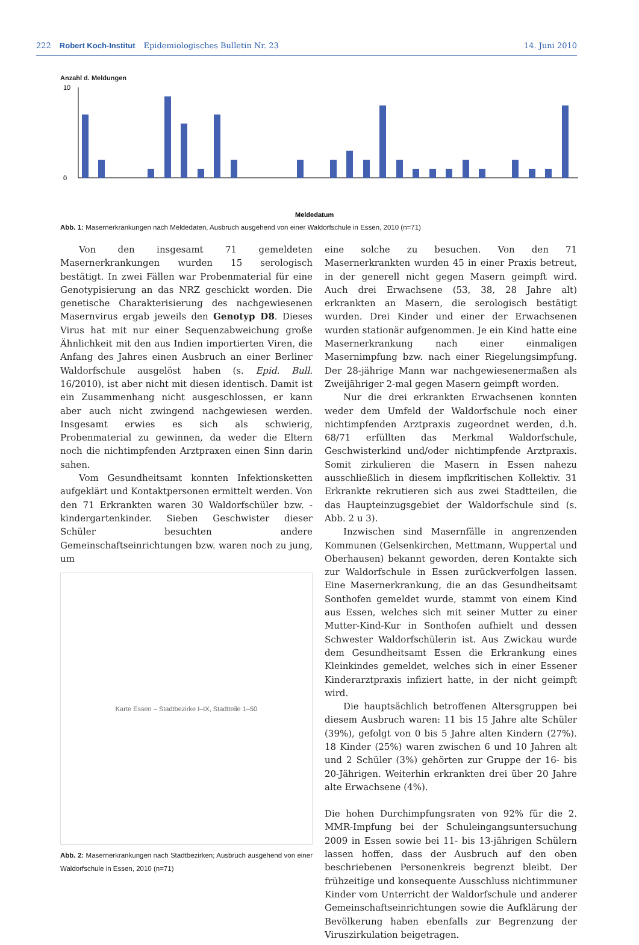222 Robert Koch-Institut Epidemiologisches Bulletin Nr. 23 14. Juni 2010
Anzahl d. Meldungen
0
10
Meldedatum
Abb. 1: Masernerkrankungen nach Meldedaten, Ausbruch ausgehend von einer Waldorfschule in Essen, 2010 (n=71)
Von den insgesamt 71 gemeldeten Masernerkrankungen wurden 15 serologisch bestätigt. In zwei Fällen war Probenmaterial für eine Genotypisierung an das NRZ geschickt worden. Die genetische Charakterisierung des nachgewiesenen Masernvirus ergab jeweils den Genotyp D8. Dieses Virus hat mit nur einer Sequenzabweichung große Ähnlichkeit mit den aus Indien importierten Viren, die Anfang des Jahres einen Ausbruch an einer Berliner Waldorfschule ausgelöst haben (s. Epid. Bull. 16/2010), ist aber nicht mit diesen identisch. Damit ist ein Zusammenhang nicht ausgeschlossen, er kann aber auch nicht zwingend nachgewiesen werden. Insgesamt erwies es sich als schwierig, Probenmaterial zu gewinnen, da weder die Eltern noch die nichtimpfenden Arztpraxen einen Sinn darin sahen.
Vom Gesundheitsamt konnten Infektionsketten aufgeklärt und Kontaktpersonen ermittelt werden. Von den 71 Erkrankten waren 30 Waldorfschüler bzw. -kindergartenkinder. Sieben Geschwister dieser Schüler besuchten andere Gemeinschaftseinrichtungen bzw. waren noch zu jung, um
Karte Essen – Stadtbezirke I–IX, Stadtteile 1–50
Abb. 2: Masernerkrankungen nach Stadtbezirken; Ausbruch ausgehend von einer Waldorfschule in Essen, 2010 (n=71)
eine solche zu besuchen. Von den 71 Masernerkrankten wurden 45 in einer Praxis betreut, in der generell nicht gegen Masern geimpft wird. Auch drei Erwachsene (53, 38, 28 Jahre alt) erkrankten an Masern, die serologisch bestätigt wurden. Drei Kinder und einer der Erwachsenen wurden stationär aufgenommen. Je ein Kind hatte eine Masernerkrankung nach einer einmaligen Masernimpfung bzw. nach einer Riegelungsimpfung. Der 28-jährige Mann war nachgewiesenermaßen als Zweijähriger 2-mal gegen Masern geimpft worden.
Nur die drei erkrankten Erwachsenen konnten weder dem Umfeld der Waldorfschule noch einer nichtimpfenden Arztpraxis zugeordnet werden, d.h. 68/71 erfüllten das Merkmal Waldorfschule, Geschwisterkind und/oder nichtimpfende Arztpraxis. Somit zirkulieren die Masern in Essen nahezu ausschließlich in diesem impfkritischen Kollektiv. 31 Erkrankte rekrutieren sich aus zwei Stadtteilen, die das Haupteinzugsgebiet der Waldorfschule sind (s. Abb. 2 u 3).
Inzwischen sind Masernfälle in angrenzenden Kommunen (Gelsenkirchen, Mettmann, Wuppertal und Oberhausen) bekannt geworden, deren Kontakte sich zur Waldorfschule in Essen zurückverfolgen lassen. Eine Masernerkrankung, die an das Gesundheitsamt Sonthofen gemeldet wurde, stammt von einem Kind aus Essen, welches sich mit seiner Mutter zu einer Mutter-Kind-Kur in Sonthofen aufhielt und dessen Schwester Waldorfschülerin ist. Aus Zwickau wurde dem Gesundheitsamt Essen die Erkrankung eines Kleinkindes gemeldet, welches sich in einer Essener Kinderarztpraxis infiziert hatte, in der nicht geimpft wird.
Die hauptsächlich betroffenen Altersgruppen bei diesem Ausbruch waren: 11 bis 15 Jahre alte Schüler (39%), gefolgt von 0 bis 5 Jahre alten Kindern (27%). 18 Kinder (25%) waren zwischen 6 und 10 Jahren alt und 2 Schüler (3%) gehörten zur Gruppe der 16- bis 20-Jährigen. Weiterhin erkrankten drei über 20 Jahre alte Erwachsene (4%).
Die hohen Durchimpfungsraten von 92% für die 2. MMR-Impfung bei der Schuleingangsuntersuchung 2009 in Essen sowie bei 11- bis 13-jährigen Schülern lassen hoffen, dass der Ausbruch auf den oben beschriebenen Personenkreis begrenzt bleibt. Der frühzeitige und konsequente Ausschluss nichtimmuner Kinder vom Unterricht der Waldorfschule und anderer Gemeinschaftseinrichtungen sowie die Aufklärung der Bevölkerung haben ebenfalls zur Begrenzung der Viruszirkulation beigetragen.